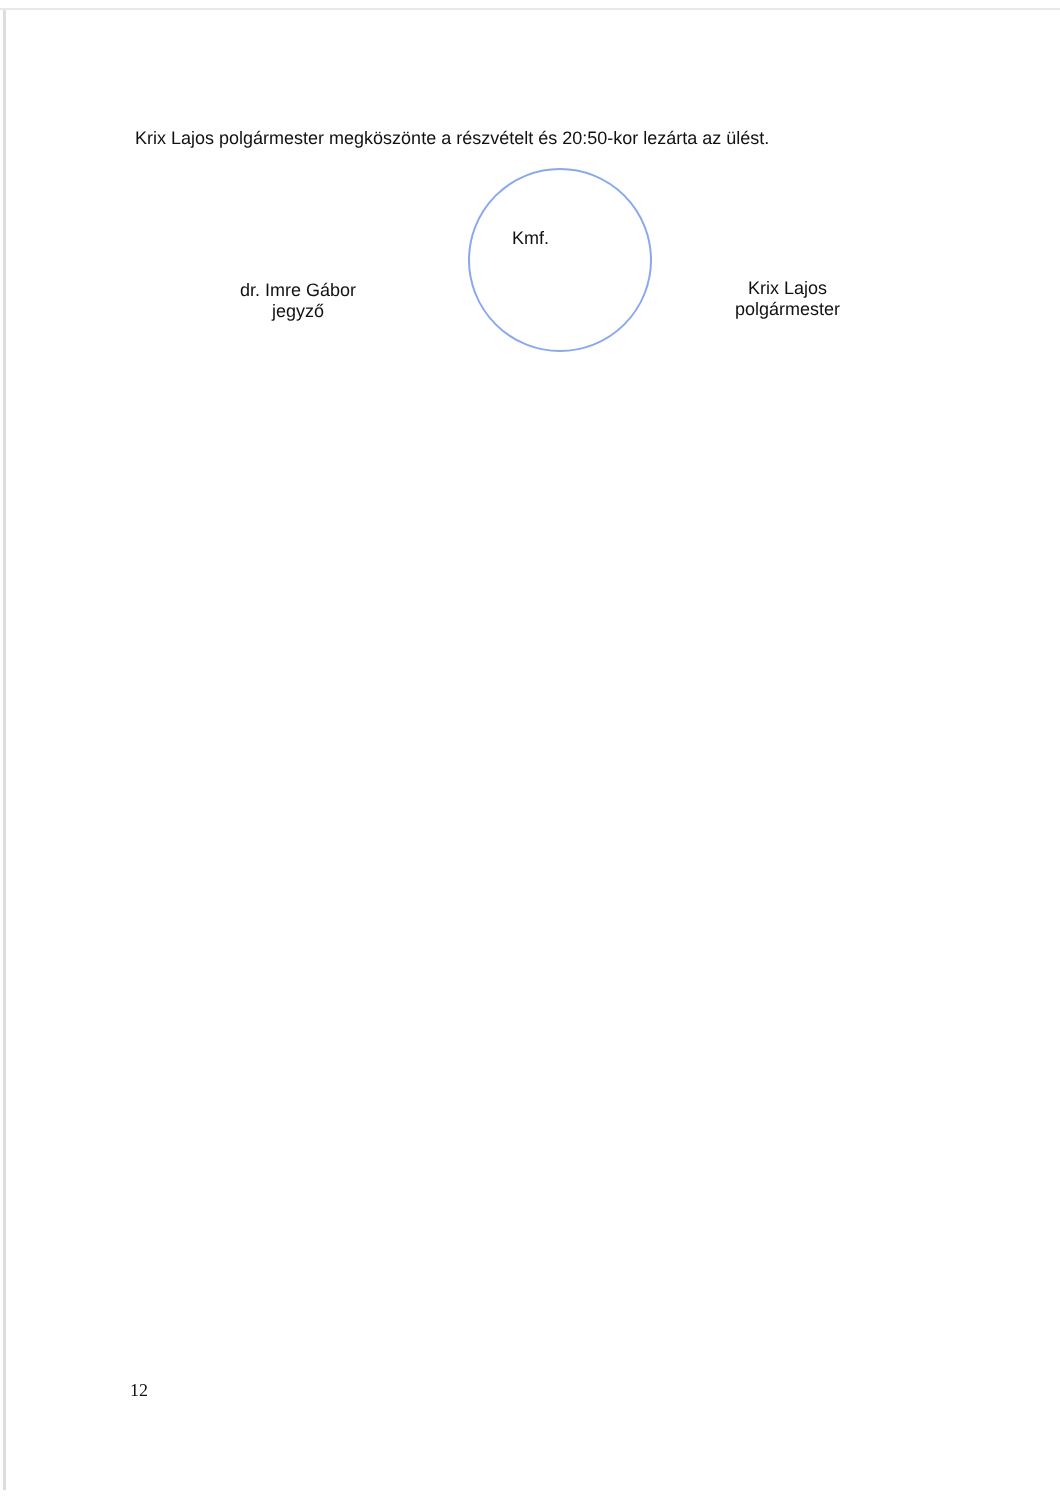Krix Lajos polgármester megköszönte a részvételt és 20:50-kor lezárta az ülést.
dr. Imre Gábor
jegyző
Kmf.
Krix Lajos
polgármester
12